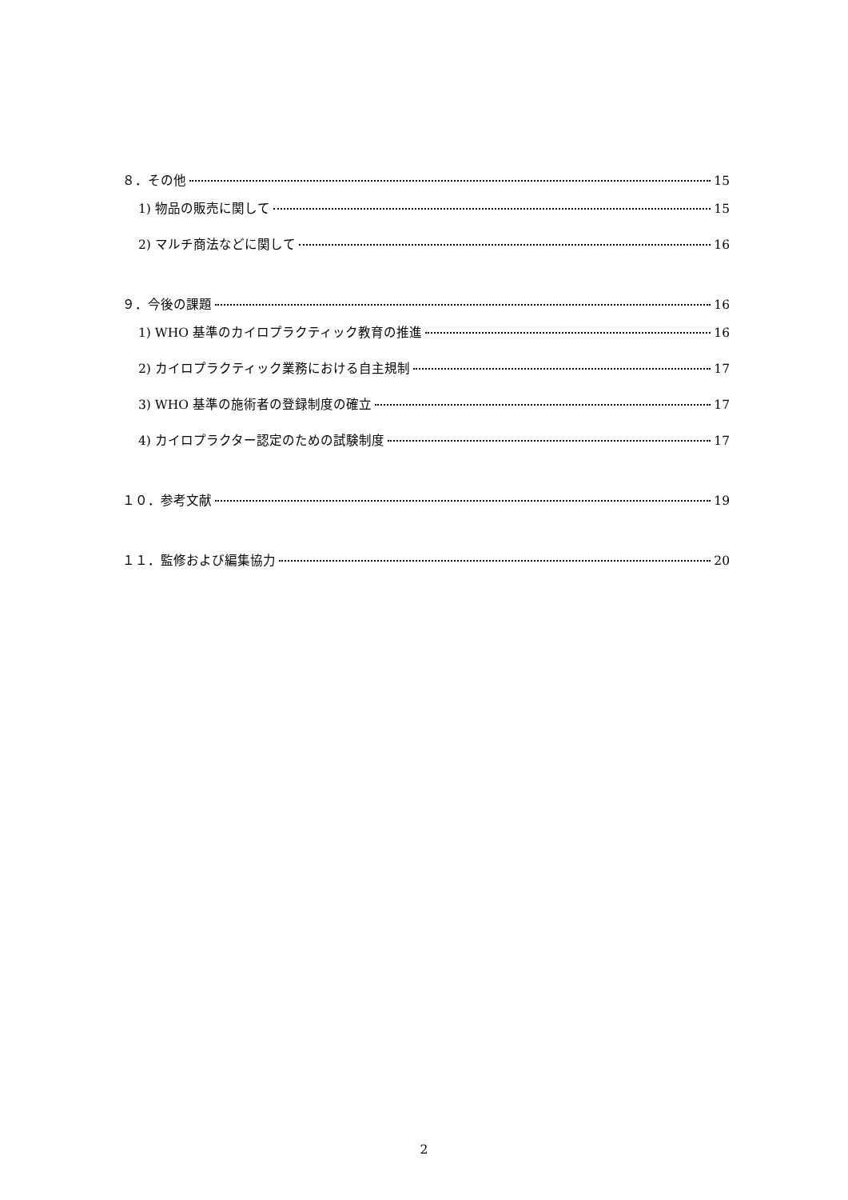８．その他 15
1) 物品の販売に関して 15
2) マルチ商法などに関して 16
９．今後の課題 16
1) WHO 基準のカイロプラクティック教育の推進 16
2) カイロプラクティック業務における自主規制 17
3) WHO 基準の施術者の登録制度の確立 17
4) カイロプラクター認定のための試験制度 17
１０．参考文献 19
１１．監修および編集協力 20
2